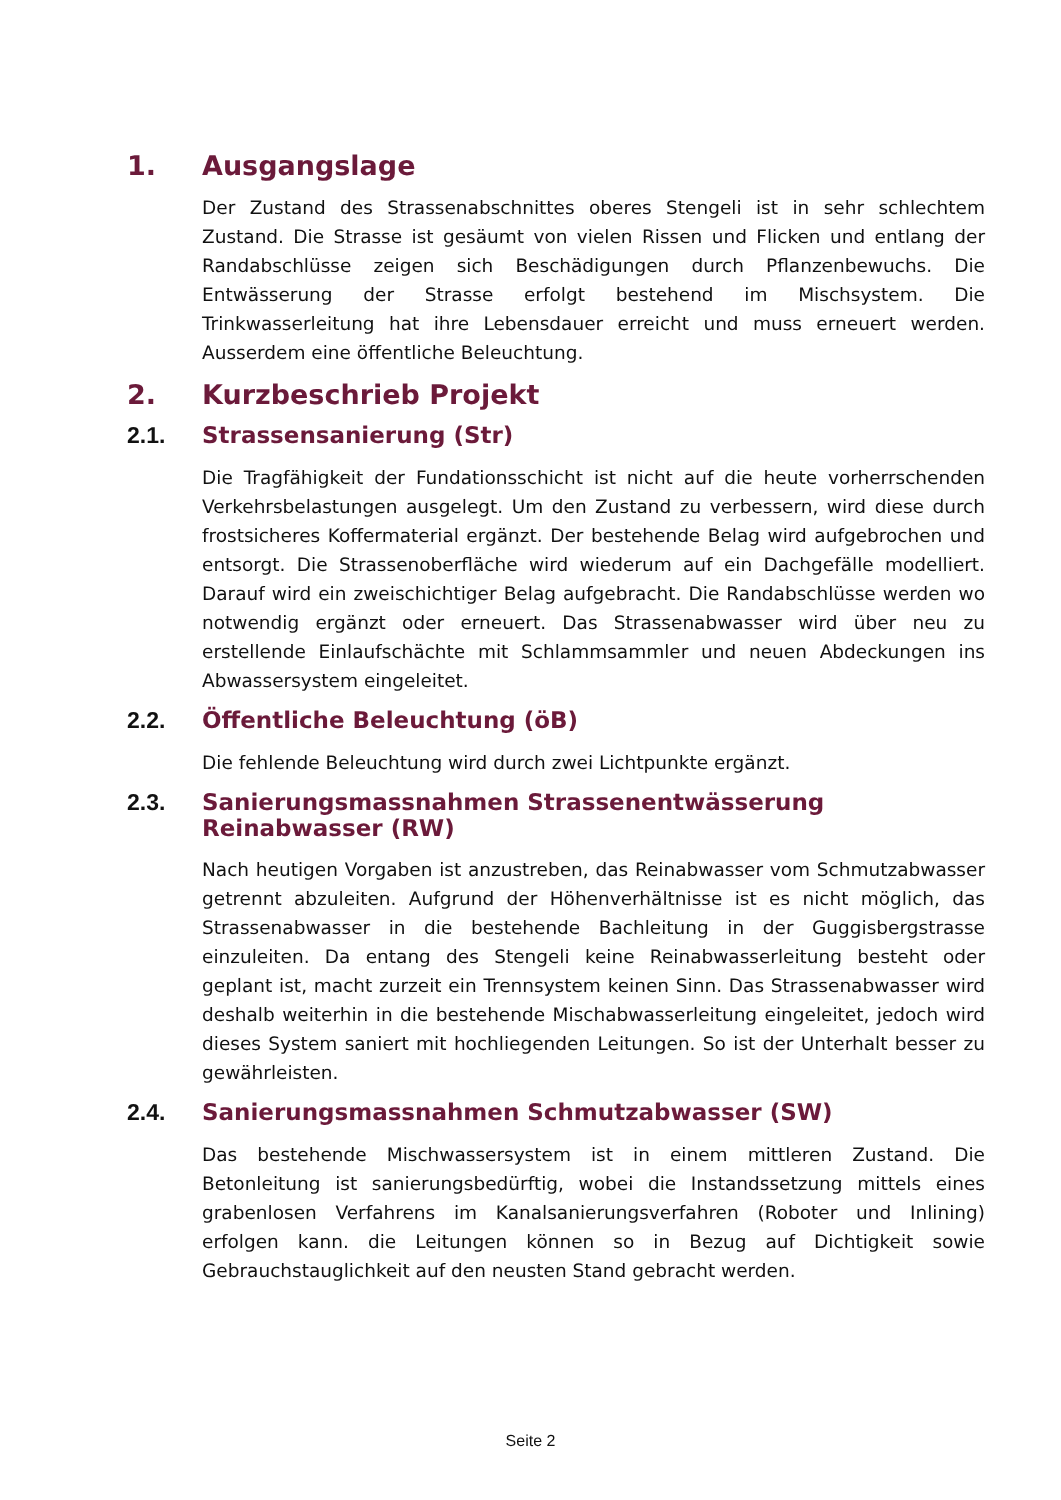1. Ausgangslage
Der Zustand des Strassenabschnittes oberes Stengeli ist in sehr schlechtem Zustand. Die Strasse ist gesäumt von vielen Rissen und Flicken und entlang der Randabschlüsse zeigen sich Beschädigungen durch Pflanzenbewuchs. Die Entwässerung der Strasse erfolgt bestehend im Mischsystem. Die Trinkwasserleitung hat ihre Lebensdauer erreicht und muss erneuert werden. Ausserdem eine öffentliche Beleuchtung.
2. Kurzbeschrieb Projekt
2.1. Strassensanierung (Str)
Die Tragfähigkeit der Fundationsschicht ist nicht auf die heute vorherrschenden Verkehrsbelastungen ausgelegt. Um den Zustand zu verbessern, wird diese durch frostsicheres Koffermaterial ergänzt. Der bestehende Belag wird aufgebrochen und entsorgt. Die Strassenoberfläche wird wiederum auf ein Dachgefälle modelliert. Darauf wird ein zweischichtiger Belag aufgebracht. Die Randabschlüsse werden wo notwendig ergänzt oder erneuert. Das Strassenabwasser wird über neu zu erstellende Einlaufschächte mit Schlammsammler und neuen Abdeckungen ins Abwassersystem eingeleitet.
2.2. Öffentliche Beleuchtung (öB)
Die fehlende Beleuchtung wird durch zwei Lichtpunkte ergänzt.
2.3. Sanierungsmassnahmen Strassenentwässerung Reinabwasser (RW)
Nach heutigen Vorgaben ist anzustreben, das Reinabwasser vom Schmutzabwasser getrennt abzuleiten. Aufgrund der Höhenverhältnisse ist es nicht möglich, das Strassenabwasser in die bestehende Bachleitung in der Guggisbergstrasse einzuleiten. Da entang des Stengeli keine Reinabwasserleitung besteht oder geplant ist, macht zurzeit ein Trennsystem keinen Sinn. Das Strassenabwasser wird deshalb weiterhin in die bestehende Mischabwasserleitung eingeleitet, jedoch wird dieses System saniert mit hochliegenden Leitungen. So ist der Unterhalt besser zu gewährleisten.
2.4. Sanierungsmassnahmen Schmutzabwasser (SW)
Das bestehende Mischwassersystem ist in einem mittleren Zustand. Die Betonleitung ist sanierungsbedürftig, wobei die Instandssetzung mittels eines grabenlosen Verfahrens im Kanalsanierungsverfahren (Roboter und Inlining) erfolgen kann. die Leitungen können so in Bezug auf Dichtigkeit sowie Gebrauchstauglichkeit auf den neusten Stand gebracht werden.
Seite 2